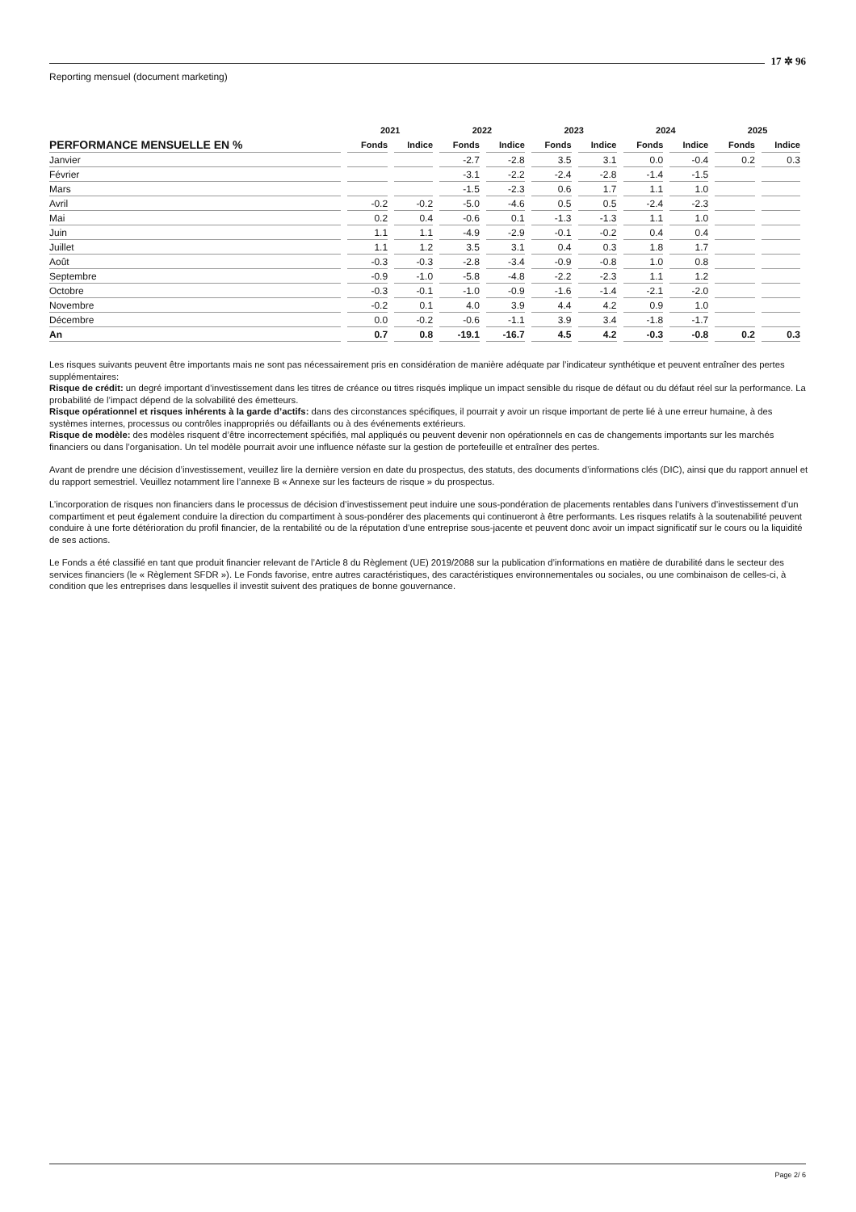17 ✲ 96
Reporting mensuel (document marketing)
| | 2021 | | 2022 | | 2023 | | 2024 | | 2025 | |
| --- | --- | --- | --- | --- | --- | --- | --- | --- | --- | --- |
| PERFORMANCE MENSUELLE EN % | Fonds | Indice | Fonds | Indice | Fonds | Indice | Fonds | Indice | Fonds | Indice |
| Janvier | | | -2.7 | -2.8 | 3.5 | 3.1 | 0.0 | -0.4 | 0.2 | 0.3 |
| Février | | | -3.1 | -2.2 | -2.4 | -2.8 | -1.4 | -1.5 | | |
| Mars | | | -1.5 | -2.3 | 0.6 | 1.7 | 1.1 | 1.0 | | |
| Avril | -0.2 | -0.2 | -5.0 | -4.6 | 0.5 | 0.5 | -2.4 | -2.3 | | |
| Mai | 0.2 | 0.4 | -0.6 | 0.1 | -1.3 | -1.3 | 1.1 | 1.0 | | |
| Juin | 1.1 | 1.1 | -4.9 | -2.9 | -0.1 | -0.2 | 0.4 | 0.4 | | |
| Juillet | 1.1 | 1.2 | 3.5 | 3.1 | 0.4 | 0.3 | 1.8 | 1.7 | | |
| Août | -0.3 | -0.3 | -2.8 | -3.4 | -0.9 | -0.8 | 1.0 | 0.8 | | |
| Septembre | -0.9 | -1.0 | -5.8 | -4.8 | -2.2 | -2.3 | 1.1 | 1.2 | | |
| Octobre | -0.3 | -0.1 | -1.0 | -0.9 | -1.6 | -1.4 | -2.1 | -2.0 | | |
| Novembre | -0.2 | 0.1 | 4.0 | 3.9 | 4.4 | 4.2 | 0.9 | 1.0 | | |
| Décembre | 0.0 | -0.2 | -0.6 | -1.1 | 3.9 | 3.4 | -1.8 | -1.7 | | |
| An | 0.7 | 0.8 | -19.1 | -16.7 | 4.5 | 4.2 | -0.3 | -0.8 | 0.2 | 0.3 |
Les risques suivants peuvent être importants mais ne sont pas nécessairement pris en considération de manière adéquate par l’indicateur synthétique et peuvent entraîner des pertes supplémentaires:
Risque de crédit: un degré important d’investissement dans les titres de créance ou titres risqués implique un impact sensible du risque de défaut ou du défaut réel sur la performance. La probabilité de l’impact dépend de la solvabilité des émetteurs.
Risque opérationnel et risques inhérents à la garde d’actifs: dans des circonstances spécifiques, il pourrait y avoir un risque important de perte lié à une erreur humaine, à des systèmes internes, processus ou contrôles inappropriés ou défaillants ou à des événements extérieurs.
Risque de modèle: des modèles risquent d’être incorrectement spécifiés, mal appliqués ou peuvent devenir non opérationnels en cas de changements importants sur les marchés financiers ou dans l’organisation. Un tel modèle pourrait avoir une influence néfaste sur la gestion de portefeuille et entraîner des pertes.
Avant de prendre une décision d’investissement, veuillez lire la dernière version en date du prospectus, des statuts, des documents d’informations clés (DIC), ainsi que du rapport annuel et du rapport semestriel. Veuillez notamment lire l’annexe B « Annexe sur les facteurs de risque » du prospectus.
L’incorporation de risques non financiers dans le processus de décision d’investissement peut induire une sous-pondération de placements rentables dans l’univers d’investissement d’un compartiment et peut également conduire la direction du compartiment à sous-pondérer des placements qui continueront à être performants. Les risques relatifs à la soutenabilité peuvent conduire à une forte détérioration du profil financier, de la rentabilité ou de la réputation d’une entreprise sous-jacente et peuvent donc avoir un impact significatif sur le cours ou la liquidité de ses actions.
Le Fonds a été classifié en tant que produit financier relevant de l’Article 8 du Règlement (UE) 2019/2088 sur la publication d’informations en matière de durabilité dans le secteur des services financiers (le « Règlement SFDR »). Le Fonds favorise, entre autres caractéristiques, des caractéristiques environnementales ou sociales, ou une combinaison de celles-ci, à condition que les entreprises dans lesquelles il investit suivent des pratiques de bonne gouvernance.
Page 2/ 6